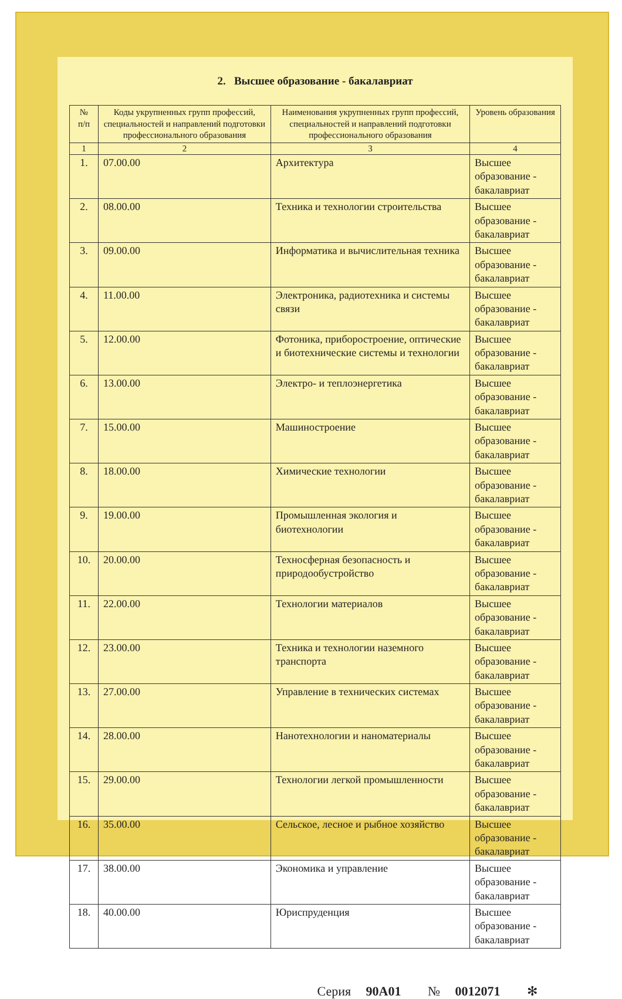2. Высшее образование - бакалавриат
| № п/п | Коды укрупненных групп профессий, специальностей и направлений подготовки профессионального образования | Наименования укрупненных групп профессий, специальностей и направлений подготовки профессионального образования | Уровень образования |
| --- | --- | --- | --- |
| 1 | 2 | 3 | 4 |
| 1. | 07.00.00 | Архитектура | Высшее образование - бакалавриат |
| 2. | 08.00.00 | Техника и технологии строительства | Высшее образование - бакалавриат |
| 3. | 09.00.00 | Информатика и вычислительная техника | Высшее образование - бакалавриат |
| 4. | 11.00.00 | Электроника, радиотехника и системы связи | Высшее образование - бакалавриат |
| 5. | 12.00.00 | Фотоника, приборостроение, оптические и биотехнические системы и технологии | Высшее образование - бакалавриат |
| 6. | 13.00.00 | Электро- и теплоэнергетика | Высшее образование - бакалавриат |
| 7. | 15.00.00 | Машиностроение | Высшее образование - бакалавриат |
| 8. | 18.00.00 | Химические технологии | Высшее образование - бакалавриат |
| 9. | 19.00.00 | Промышленная экология и биотехнологии | Высшее образование - бакалавриат |
| 10. | 20.00.00 | Техносферная безопасность и природообустройство | Высшее образование - бакалавриат |
| 11. | 22.00.00 | Технологии материалов | Высшее образование - бакалавриат |
| 12. | 23.00.00 | Техника и технологии наземного транспорта | Высшее образование - бакалавриат |
| 13. | 27.00.00 | Управление в технических системах | Высшее образование - бакалавриат |
| 14. | 28.00.00 | Нанотехнологии и наноматериалы | Высшее образование - бакалавриат |
| 15. | 29.00.00 | Технологии легкой промышленности | Высшее образование - бакалавриат |
| 16. | 35.00.00 | Сельское, лесное и рыбное хозяйство | Высшее образование - бакалавриат |
| 17. | 38.00.00 | Экономика и управление | Высшее образование - бакалавриат |
| 18. | 40.00.00 | Юриспруденция | Высшее образование - бакалавриат |
Серия 90А01 № 0012071 ✻